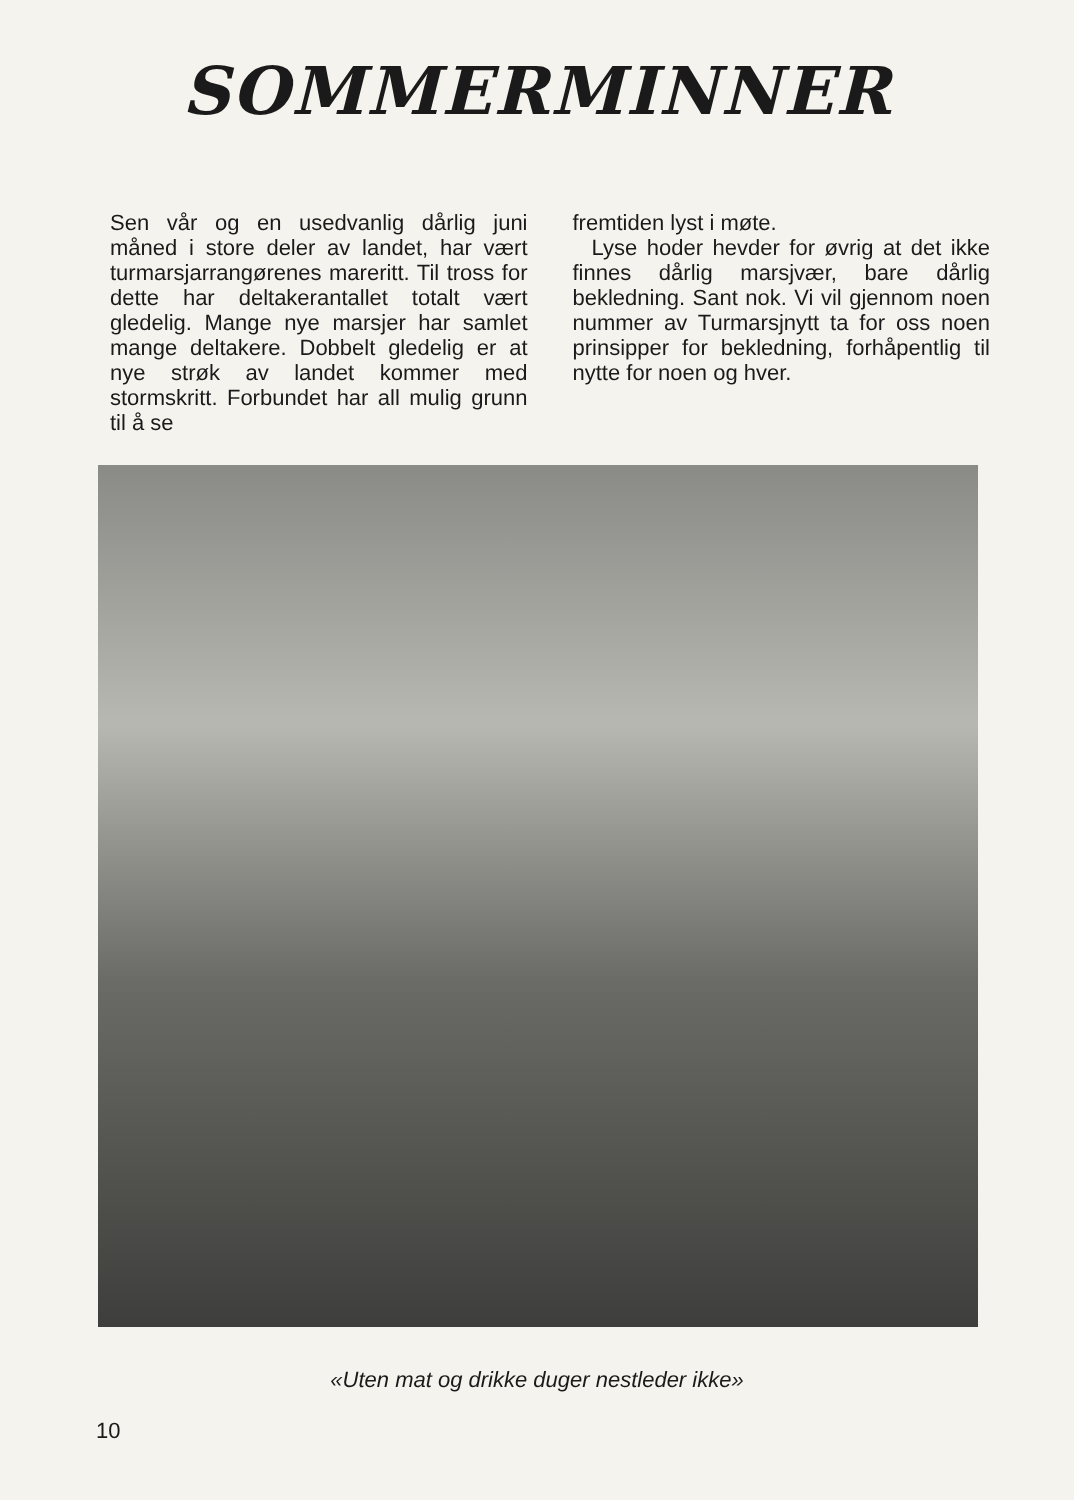SOMMERMINNER
Sen vår og en usedvanlig dårlig juni måned i store deler av landet, har vært turmarsjarrangørenes mareritt. Til tross for dette har deltakerantallet totalt vært gledelig. Mange nye marsjer har samlet mange deltakere. Dobbelt gledelig er at nye strøk av landet kommer med stormskritt. Forbundet har all mulig grunn til å se
fremtiden lyst i møte.
Lyse hoder hevder for øvrig at det ikke finnes dårlig marsjvær, bare dårlig bekledning. Sant nok. Vi vil gjennom noen nummer av Turmarsjnytt ta for oss noen prinsipper for bekledning, forhåpentlig til nytte for noen og hver.
«Uten mat og drikke duger nestleder ikke»
10